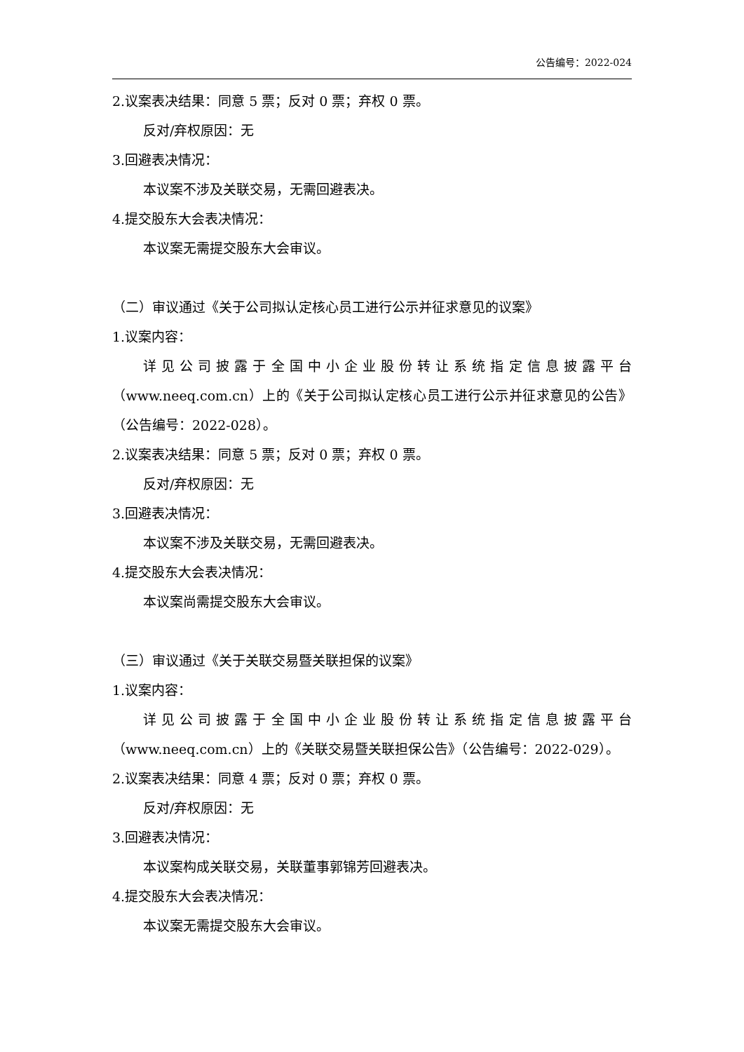公告编号：2022-024
2.议案表决结果：同意 5 票；反对 0 票；弃权 0 票。
反对/弃权原因：无
3.回避表决情况：
本议案不涉及关联交易，无需回避表决。
4.提交股东大会表决情况：
本议案无需提交股东大会审议。
（二）审议通过《关于公司拟认定核心员工进行公示并征求意见的议案》
1.议案内容：
详见公司披露于全国中小企业股份转让系统指定信息披露平台（www.neeq.com.cn）上的《关于公司拟认定核心员工进行公示并征求意见的公告》（公告编号：2022-028）。
2.议案表决结果：同意 5 票；反对 0 票；弃权 0 票。
反对/弃权原因：无
3.回避表决情况：
本议案不涉及关联交易，无需回避表决。
4.提交股东大会表决情况：
本议案尚需提交股东大会审议。
（三）审议通过《关于关联交易暨关联担保的议案》
1.议案内容：
详见公司披露于全国中小企业股份转让系统指定信息披露平台（www.neeq.com.cn）上的《关联交易暨关联担保公告》（公告编号：2022-029）。
2.议案表决结果：同意 4 票；反对 0 票；弃权 0 票。
反对/弃权原因：无
3.回避表决情况：
本议案构成关联交易，关联董事郭锦芳回避表决。
4.提交股东大会表决情况：
本议案无需提交股东大会审议。